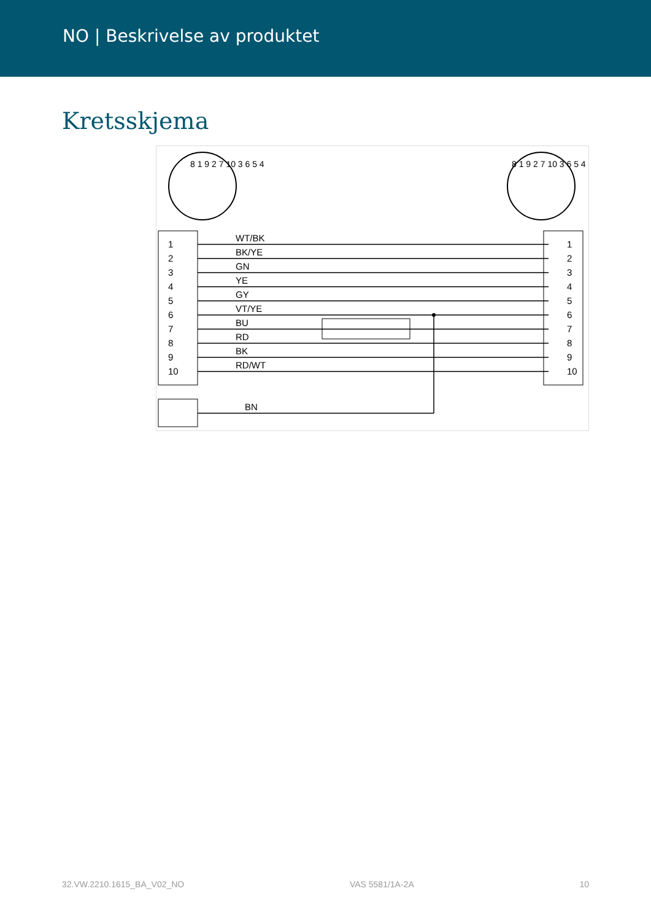NO | Beskrivelse av produktet
Kretsskjema
1 2 3 4 5 6 7 8 9 10
8 1 9 2 7 10 3 6 5 4 8 1 9 2 7 10 3 6 5 4
1
2
3
4
5
6
7
8
9
10
WT/BK
BK/YE
GN
YE
GY
VT/YE
BU
RD
BK
RD/WT
1
2
3
4
5
6
7
8
9
10
BN
32.VW.2210.1615_BA_V02_NO VAS 5581/1A-2A 10